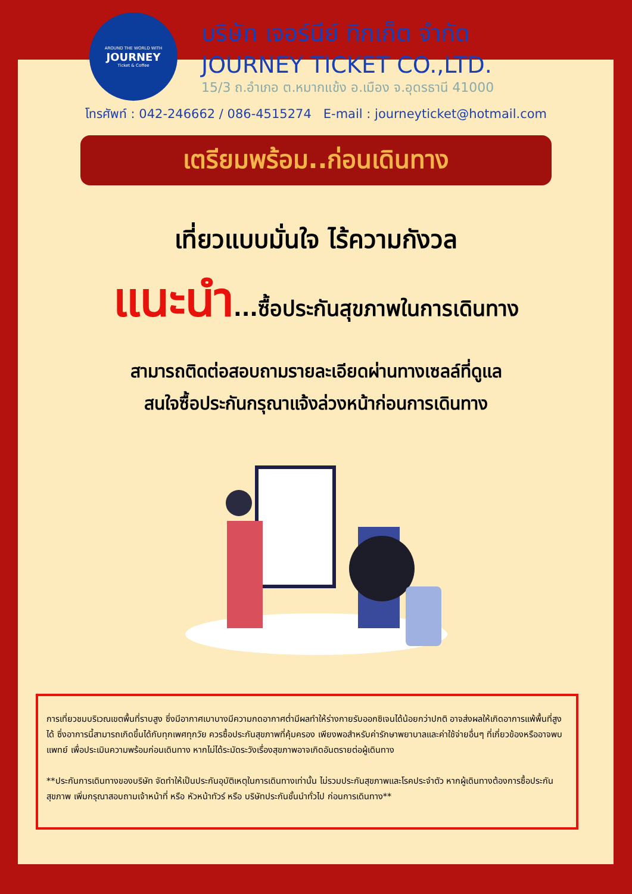AROUND THE WORLD WITH
JOURNEY
Ticket & Coffee
บริษัท เจอร์นีย์ ทิกเก็ต จำกัด
JOURNEY TICKET CO.,LTD.
15/3 ถ.อำเภอ ต.หมากแข้ง อ.เมือง จ.อุดรธานี 41000
โทรศัพท์ : 042-246662 / 086-4515274 E-mail : journeyticket@hotmail.com
เตรียมพร้อม..ก่อนเดินทาง
เที่ยวแบบมั่นใจ ไร้ความกังวล
แนะนำ...ซื้อประกันสุขภาพในการเดินทาง
สามารถติดต่อสอบถามรายละเอียดผ่านทางเซลล์ที่ดูแล
สนใจซื้อประกันกรุณาแจ้งล่วงหน้าก่อนการเดินทาง
การเที่ยวชมบริเวณเขตพื้นที่ราบสูง ซึ่งมีอากาศเบาบางมีความกดอากาศต่ำมีผลทำให้ร่างกายรับออกซิเจนได้น้อยกว่าปกติ อาจส่งผลให้เกิดอาการแพ้พื้นที่สูงได้ ซึ่งอาการนี้สามารถเกิดขึ้นได้กับทุกเพศทุกวัย ควรซื้อประกันสุขภาพที่คุ้มครอง เพียงพอสำหรับค่ารักษาพยาบาลและค่าใช้จ่ายอื่นๆ ที่เกี่ยวข้องหรืออาจพบแพทย์ เพื่อประเมินความพร้อมก่อนเดินทาง หากไม่ได้ระมัดระวังเรื่องสุขภาพอาจเกิดอันตรายต่อผู้เดินทาง
**ประกันการเดินทางของบริษัท จัดทำให้เป็นประกันอุบัติเหตุในการเดินทางเท่านั้น ไม่รวมประกันสุขภาพและโรคประจำตัว หากผู้เดินทางต้องการซื้อประกันสุขภาพ เพิ่มกรุณาสอบถามเจ้าหน้าที่ หรือ หัวหน้าทัวร์ หรือ บริษัทประกันชั้นนำทั่วไป ก่อนการเดินทาง**